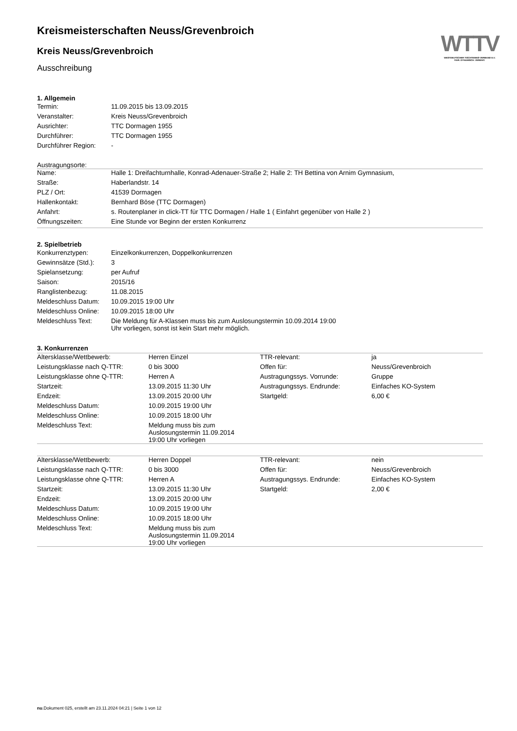Kreismeisterschaften Neuss/Grevenbroich
Kreis Neuss/Grevenbroich
Ausschreibung
WTTV
WESTDEUTSCHER TISCHTENNIS-VERBAND E.V.
FAIR. DYNAMISCH. VEREINT.
1. Allgemein
| Termin: | 11.09.2015 bis 13.09.2015 |
| Veranstalter: | Kreis Neuss/Grevenbroich |
| Ausrichter: | TTC Dormagen 1955 |
| Durchführer: | TTC Dormagen 1955 |
| Durchführer Region: | - |
Austragungsorte:
| Name: | Halle 1: Dreifachturnhalle, Konrad-Adenauer-Straße 2; Halle 2: TH Bettina von Arnim Gymnasium, |
| Straße: | Haberlandstr. 14 |
| PLZ / Ort: | 41539 Dormagen |
| Hallenkontakt: | Bernhard Böse (TTC Dormagen) |
| Anfahrt: | s. Routenplaner in click-TT für TTC Dormagen / Halle 1 ( Einfahrt gegenüber von Halle 2 ) |
| Öffnungszeiten: | Eine Stunde vor Beginn der ersten Konkurrenz |
2. Spielbetrieb
| Konkurrenztypen: | Einzelkonkurrenzen, Doppelkonkurrenzen |
| Gewinnsätze (Std.): | 3 |
| Spielansetzung: | per Aufruf |
| Saison: | 2015/16 |
| Ranglistenbezug: | 11.08.2015 |
| Meldeschluss Datum: | 10.09.2015 19:00 Uhr |
| Meldeschluss Online: | 10.09.2015 18:00 Uhr |
| Meldeschluss Text: | Die Meldung für A-Klassen muss bis zum Auslosungstermin 10.09.2014 19:00 Uhr vorliegen, sonst ist kein Start mehr möglich. |
3. Konkurrenzen
| Altersklasse/Wettbewerb: | Herren Einzel | TTR-relevant: | ja |
| Leistungsklasse nach Q-TTR: | 0 bis 3000 | Offen für: | Neuss/Grevenbroich |
| Leistungsklasse ohne Q-TTR: | Herren A | Austragungssys. Vorrunde: | Gruppe |
| Startzeit: | 13.09.2015 11:30 Uhr | Austragungssys. Endrunde: | Einfaches KO-System |
| Endzeit: | 13.09.2015 20:00 Uhr | Startgeld: | 6,00 € |
| Meldeschluss Datum: | 10.09.2015 19:00 Uhr | | |
| Meldeschluss Online: | 10.09.2015 18:00 Uhr | | |
| Meldeschluss Text: | Meldung muss bis zum Auslosungstermin 11.09.2014 19:00 Uhr vorliegen | | |
| Altersklasse/Wettbewerb: | Herren Doppel | TTR-relevant: | nein |
| Leistungsklasse nach Q-TTR: | 0 bis 3000 | Offen für: | Neuss/Grevenbroich |
| Leistungsklasse ohne Q-TTR: | Herren A | Austragungssys. Endrunde: | Einfaches KO-System |
| Startzeit: | 13.09.2015 11:30 Uhr | Startgeld: | 2,00 € |
| Endzeit: | 13.09.2015 20:00 Uhr | | |
| Meldeschluss Datum: | 10.09.2015 19:00 Uhr | | |
| Meldeschluss Online: | 10.09.2015 18:00 Uhr | | |
| Meldeschluss Text: | Meldung muss bis zum Auslosungstermin 11.09.2014 19:00 Uhr vorliegen | | |
nu.Dokument 025, erstellt am 23.11.2024 04:21 | Seite 1 von 12